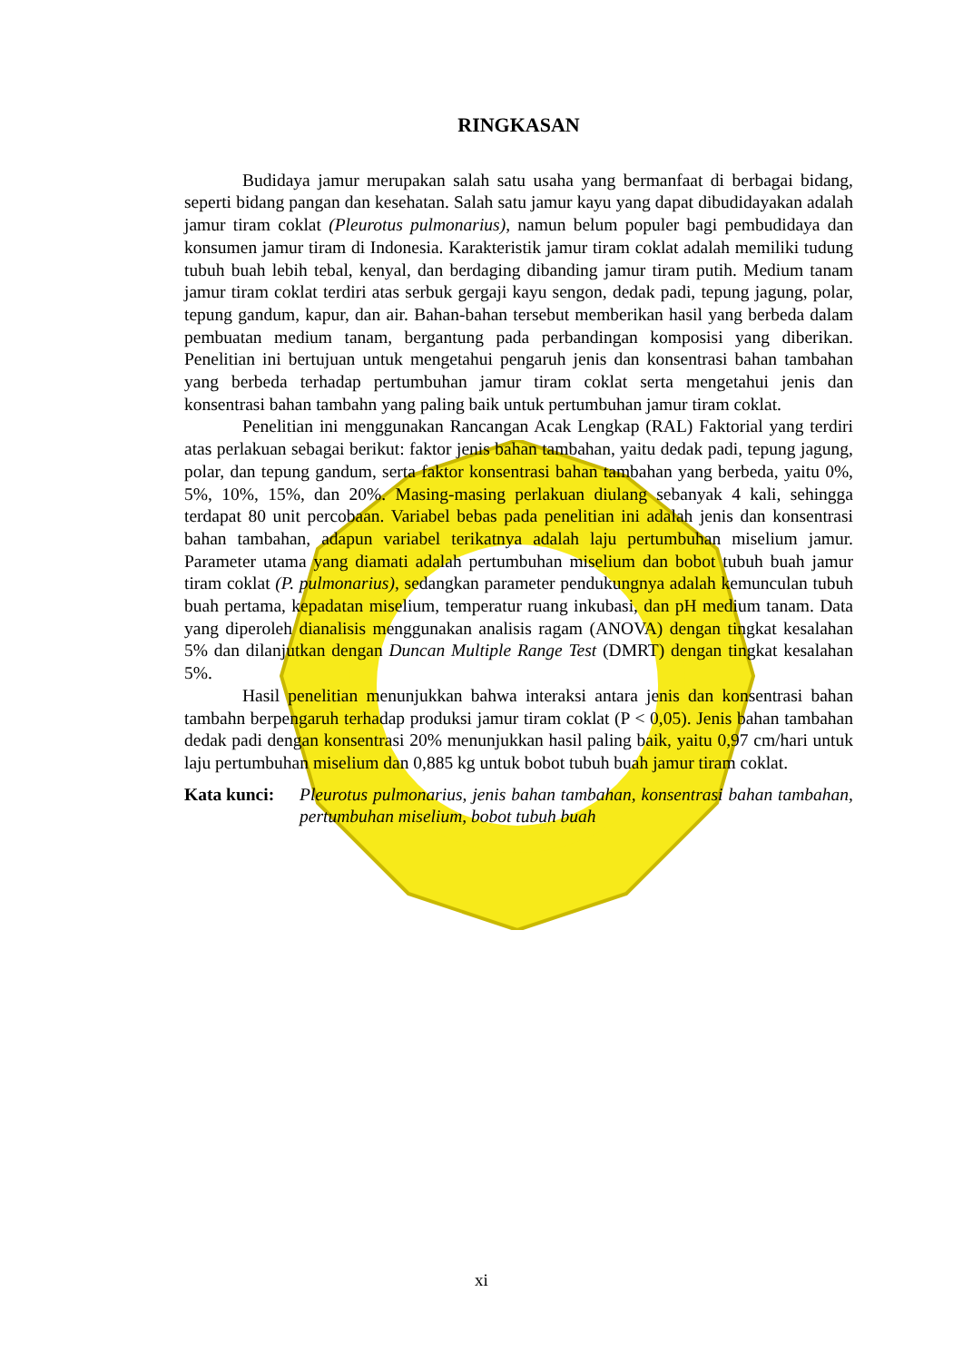RINGKASAN
Budidaya jamur merupakan salah satu usaha yang bermanfaat di berbagai bidang, seperti bidang pangan dan kesehatan. Salah satu jamur kayu yang dapat dibudidayakan adalah jamur tiram coklat (Pleurotus pulmonarius), namun belum populer bagi pembudidaya dan konsumen jamur tiram di Indonesia. Karakteristik jamur tiram coklat adalah memiliki tudung tubuh buah lebih tebal, kenyal, dan berdaging dibanding jamur tiram putih. Medium tanam jamur tiram coklat terdiri atas serbuk gergaji kayu sengon, dedak padi, tepung jagung, polar, tepung gandum, kapur, dan air. Bahan-bahan tersebut memberikan hasil yang berbeda dalam pembuatan medium tanam, bergantung pada perbandingan komposisi yang diberikan. Penelitian ini bertujuan untuk mengetahui pengaruh jenis dan konsentrasi bahan tambahan yang berbeda terhadap pertumbuhan jamur tiram coklat serta mengetahui jenis dan konsentrasi bahan tambahn yang paling baik untuk pertumbuhan jamur tiram coklat.
Penelitian ini menggunakan Rancangan Acak Lengkap (RAL) Faktorial yang terdiri atas perlakuan sebagai berikut: faktor jenis bahan tambahan, yaitu dedak padi, tepung jagung, polar, dan tepung gandum, serta faktor konsentrasi bahan tambahan yang berbeda, yaitu 0%, 5%, 10%, 15%, dan 20%. Masing-masing perlakuan diulang sebanyak 4 kali, sehingga terdapat 80 unit percobaan. Variabel bebas pada penelitian ini adalah jenis dan konsentrasi bahan tambahan, adapun variabel terikatnya adalah laju pertumbuhan miselium jamur. Parameter utama yang diamati adalah pertumbuhan miselium dan bobot tubuh buah jamur tiram coklat (P. pulmonarius), sedangkan parameter pendukungnya adalah kemunculan tubuh buah pertama, kepadatan miselium, temperatur ruang inkubasi, dan pH medium tanam. Data yang diperoleh dianalisis menggunakan analisis ragam (ANOVA) dengan tingkat kesalahan 5% dan dilanjutkan dengan Duncan Multiple Range Test (DMRT) dengan tingkat kesalahan 5%.
Hasil penelitian menunjukkan bahwa interaksi antara jenis dan konsentrasi bahan tambahn berpengaruh terhadap produksi jamur tiram coklat (P < 0,05). Jenis bahan tambahan dedak padi dengan konsentrasi 20% menunjukkan hasil paling baik, yaitu 0,97 cm/hari untuk laju pertumbuhan miselium dan 0,885 kg untuk bobot tubuh buah jamur tiram coklat.
Kata kunci: Pleurotus pulmonarius, jenis bahan tambahan, konsentrasi bahan tambahan, pertumbuhan miselium, bobot tubuh buah
xi